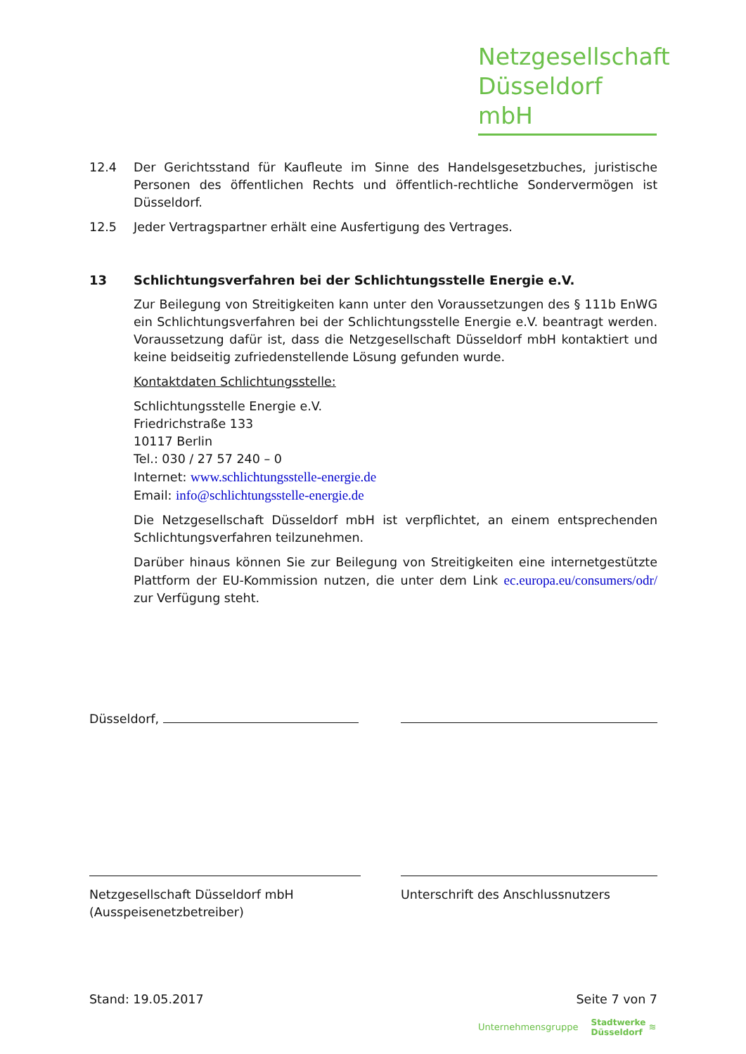Netzgesellschaft
Düsseldorf mbH
12.4 Der Gerichtsstand für Kaufleute im Sinne des Handelsgesetzbuches, juristische Personen des öffentlichen Rechts und öffentlich-rechtliche Sondervermögen ist Düsseldorf.
12.5 Jeder Vertragspartner erhält eine Ausfertigung des Vertrages.
13 Schlichtungsverfahren bei der Schlichtungsstelle Energie e.V.
Zur Beilegung von Streitigkeiten kann unter den Voraussetzungen des § 111b EnWG ein Schlichtungsverfahren bei der Schlichtungsstelle Energie e.V. beantragt werden. Voraussetzung dafür ist, dass die Netzgesellschaft Düsseldorf mbH kontaktiert und keine beidseitig zufriedenstellende Lösung gefunden wurde.
Kontaktdaten Schlichtungsstelle:
Schlichtungsstelle Energie e.V.
Friedrichstraße 133
10117 Berlin
Tel.: 030 / 27 57 240 – 0
Internet: www.schlichtungsstelle-energie.de
Email: info@schlichtungsstelle-energie.de
Die Netzgesellschaft Düsseldorf mbH ist verpflichtet, an einem entsprechenden Schlichtungsverfahren teilzunehmen.
Darüber hinaus können Sie zur Beilegung von Streitigkeiten eine internetgestützte Plattform der EU-Kommission nutzen, die unter dem Link ec.europa.eu/consumers/odr/ zur Verfügung steht.
Düsseldorf,
Netzgesellschaft Düsseldorf mbH
(Ausspeisenetzbetreiber)
Unterschrift des Anschlussnutzers
Stand: 19.05.2017 Seite 7 von 7
Unternehmensgruppe Stadtwerke
Düsseldorf ≋